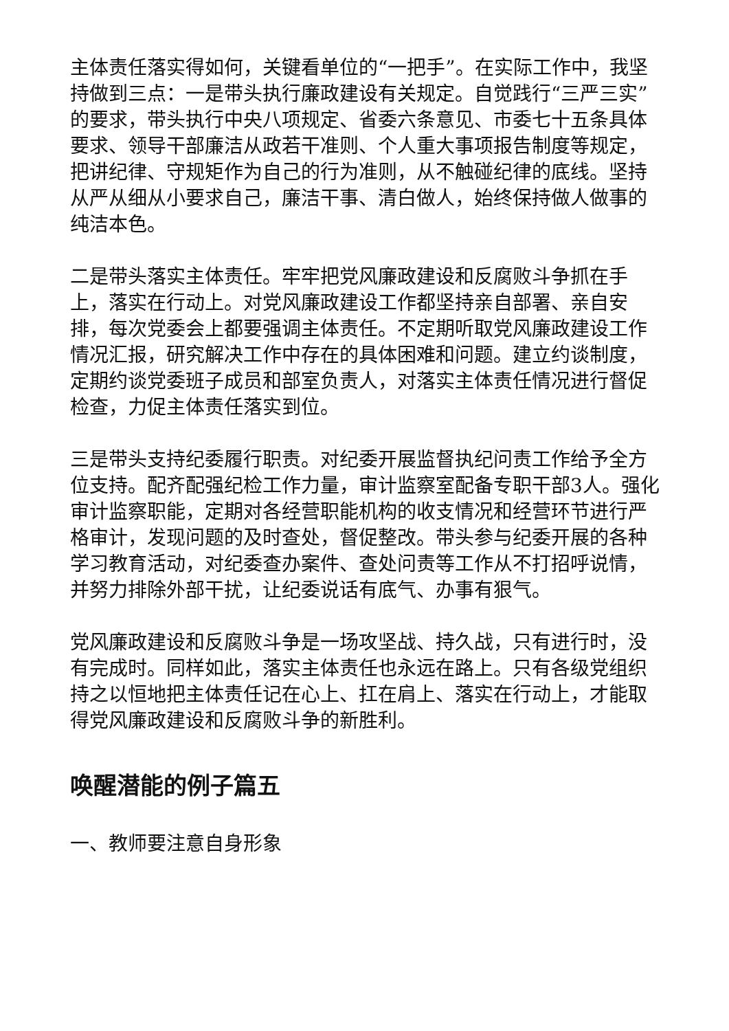主体责任落实得如何，关键看单位的“一把手”。在实际工作中，我坚持做到三点：一是带头执行廉政建设有关规定。自觉践行“三严三实”的要求，带头执行中央八项规定、省委六条意见、市委七十五条具体要求、领导干部廉洁从政若干准则、个人重大事项报告制度等规定，把讲纪律、守规矩作为自己的行为准则，从不触碰纪律的底线。坚持从严从细从小要求自己，廉洁干事、清白做人，始终保持做人做事的纯洁本色。
二是带头落实主体责任。牢牢把党风廉政建设和反腐败斗争抓在手上，落实在行动上。对党风廉政建设工作都坚持亲自部署、亲自安排，每次党委会上都要强调主体责任。不定期听取党风廉政建设工作情况汇报，研究解决工作中存在的具体困难和问题。建立约谈制度，定期约谈党委班子成员和部室负责人，对落实主体责任情况进行督促检查，力促主体责任落实到位。
三是带头支持纪委履行职责。对纪委开展监督执纪问责工作给予全方位支持。配齐配强纪检工作力量，审计监察室配备专职干部3人。强化审计监察职能，定期对各经营职能机构的收支情况和经营环节进行严格审计，发现问题的及时查处，督促整改。带头参与纪委开展的各种学习教育活动，对纪委查办案件、查处问责等工作从不打招呼说情，并努力排除外部干扰，让纪委说话有底气、办事有狠气。
党风廉政建设和反腐败斗争是一场攻坚战、持久战，只有进行时，没有完成时。同样如此，落实主体责任也永远在路上。只有各级党组织持之以恒地把主体责任记在心上、扛在肩上、落实在行动上，才能取得党风廉政建设和反腐败斗争的新胜利。
唤醒潜能的例子篇五
一、教师要注意自身形象